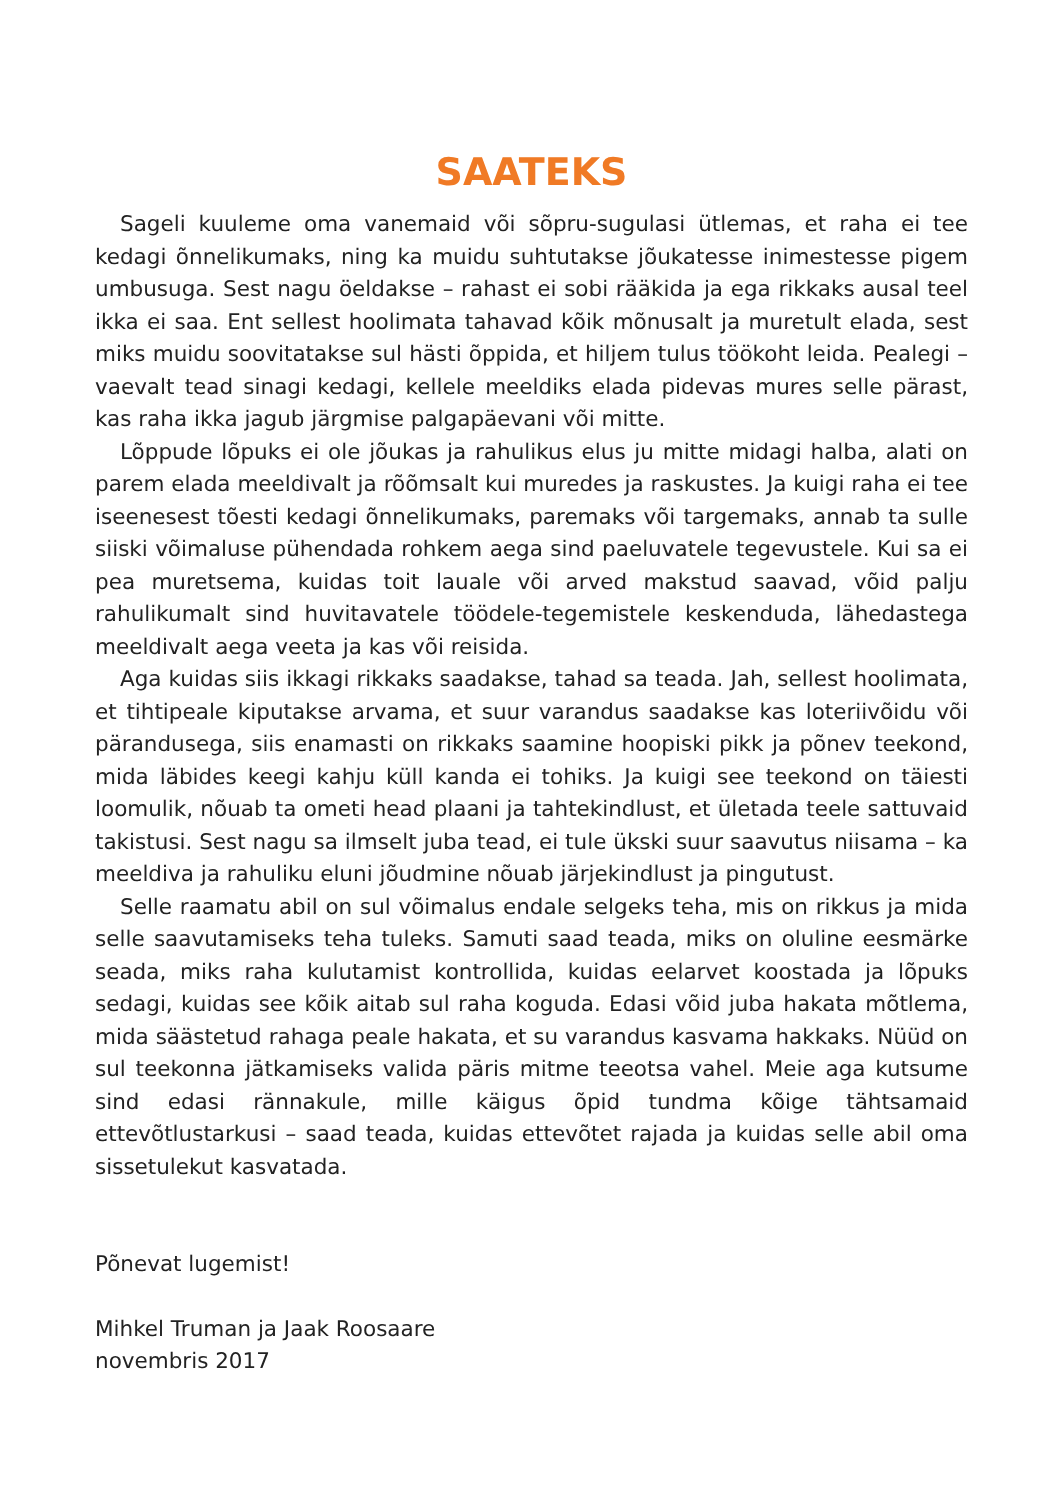SAATEKS
Sageli kuuleme oma vanemaid või sõpru-sugulasi ütlemas, et raha ei tee kedagi õnnelikumaks, ning ka muidu suhtutakse jõukatesse inimestesse pigem umbusuga. Sest nagu öeldakse – rahast ei sobi rääkida ja ega rikkaks ausal teel ikka ei saa. Ent sellest hoolimata tahavad kõik mõnusalt ja muretult elada, sest miks muidu soovitatakse sul hästi õppida, et hiljem tulus töökoht leida. Pealegi – vaevalt tead sinagi kedagi, kellele meeldiks elada pidevas mures selle pärast, kas raha ikka jagub järgmise palgapäevani või mitte.
Lõppude lõpuks ei ole jõukas ja rahulikus elus ju mitte midagi halba, alati on parem elada meeldivalt ja rõõmsalt kui muredes ja raskustes. Ja kuigi raha ei tee iseenesest tõesti kedagi õnnelikumaks, paremaks või targemaks, annab ta sulle siiski võimaluse pühendada rohkem aega sind paeluvatele tegevustele. Kui sa ei pea muretsema, kuidas toit lauale või arved makstud saavad, võid palju rahulikumalt sind huvitavatele töödele-tegemistele keskenduda, lähedastega meeldivalt aega veeta ja kas või reisida.
Aga kuidas siis ikkagi rikkaks saadakse, tahad sa teada. Jah, sellest hoolimata, et tihtipeale kiputakse arvama, et suur varandus saadakse kas loteriivõidu või pärandusega, siis enamasti on rikkaks saamine hoopiski pikk ja põnev teekond, mida läbides keegi kahju küll kanda ei tohiks. Ja kuigi see teekond on täiesti loomulik, nõuab ta ometi head plaani ja tahtekindlust, et ületada teele sattuvaid takistusi. Sest nagu sa ilmselt juba tead, ei tule ükski suur saavutus niisama – ka meeldiva ja rahuliku eluni jõudmine nõuab järjekindlust ja pingutust.
Selle raamatu abil on sul võimalus endale selgeks teha, mis on rikkus ja mida selle saavutamiseks teha tuleks. Samuti saad teada, miks on oluline eesmärke seada, miks raha kulutamist kontrollida, kuidas eelarvet koostada ja lõpuks sedagi, kuidas see kõik aitab sul raha koguda. Edasi võid juba hakata mõtlema, mida säästetud rahaga peale hakata, et su varandus kasvama hakkaks. Nüüd on sul teekonna jätkamiseks valida päris mitme teeotsa vahel. Meie aga kutsume sind edasi rännakule, mille käigus õpid tundma kõige tähtsamaid ettevõtlustarkusi – saad teada, kuidas ettevõtet rajada ja kuidas selle abil oma sissetulekut kasvatada.
Põnevat lugemist!
Mihkel Truman ja Jaak Roosaare
novembris 2017